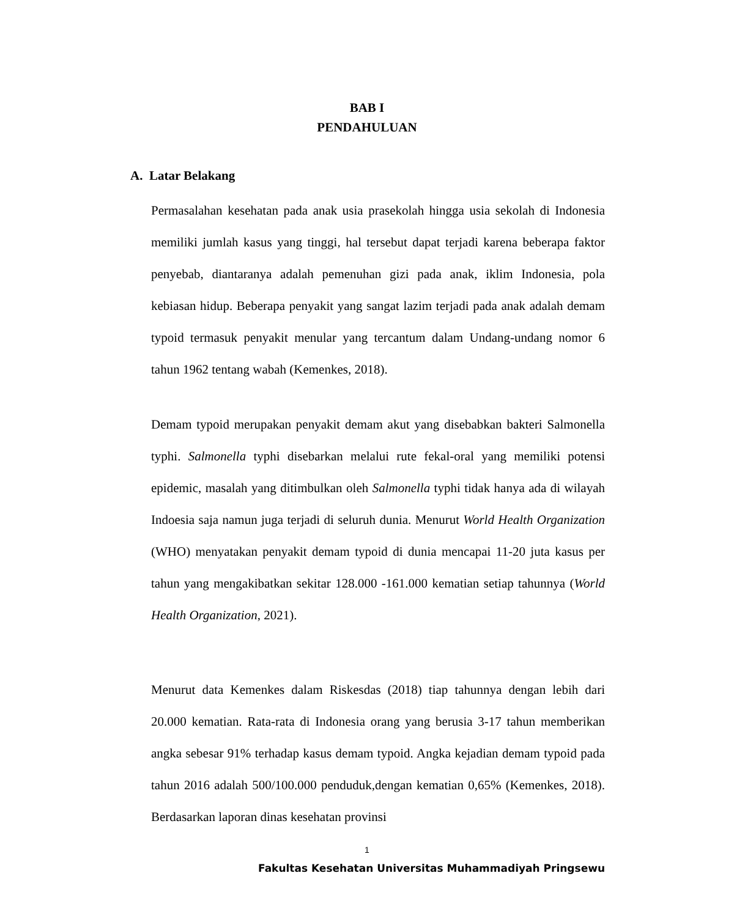BAB I
PENDAHULUAN
A. Latar Belakang
Permasalahan kesehatan pada anak usia prasekolah hingga usia sekolah di Indonesia memiliki jumlah kasus yang tinggi, hal tersebut dapat terjadi karena beberapa faktor penyebab, diantaranya adalah pemenuhan gizi pada anak, iklim Indonesia, pola kebiasan hidup. Beberapa penyakit yang sangat lazim terjadi pada anak adalah demam typoid termasuk penyakit menular yang tercantum dalam Undang-undang nomor 6 tahun 1962 tentang wabah (Kemenkes, 2018).
Demam typoid merupakan penyakit demam akut yang disebabkan bakteri Salmonella typhi. Salmonella typhi disebarkan melalui rute fekal-oral yang memiliki potensi epidemic, masalah yang ditimbulkan oleh Salmonella typhi tidak hanya ada di wilayah Indoesia saja namun juga terjadi di seluruh dunia. Menurut World Health Organization (WHO) menyatakan penyakit demam typoid di dunia mencapai 11-20 juta kasus per tahun yang mengakibatkan sekitar 128.000 -161.000 kematian setiap tahunnya (World Health Organization, 2021).
Menurut data Kemenkes dalam Riskesdas (2018) tiap tahunnya dengan lebih dari 20.000 kematian. Rata-rata di Indonesia orang yang berusia 3-17 tahun memberikan angka sebesar 91% terhadap kasus demam typoid. Angka kejadian demam typoid pada tahun 2016 adalah 500/100.000 penduduk,dengan kematian 0,65% (Kemenkes, 2018). Berdasarkan laporan dinas kesehatan provinsi
1
Fakultas Kesehatan Universitas Muhammadiyah Pringsewu